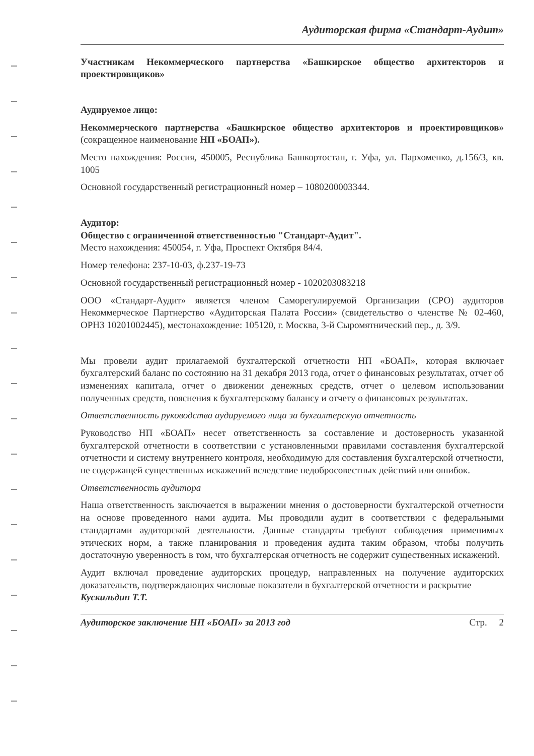Аудиторская фирма «Стандарт-Аудит»
Участникам Некоммерческого партнерства «Башкирское общество архитекторов и проектировщиков»
Аудируемое лицо:
Некоммерческого партнерства «Башкирское общество архитекторов и проектировщиков» (сокращенное наименование НП «БОАП»).
Место нахождения: Россия, 450005, Республика Башкортостан, г. Уфа, ул. Пархоменко, д.156/3, кв. 1005
Основной государственный регистрационный номер – 1080200003344.
Аудитор:
Общество с ограниченной ответственностью "Стандарт-Аудит".
Место нахождения: 450054, г. Уфа, Проспект Октября 84/4.
Номер телефона: 237-10-03, ф.237-19-73
Основной государственный регистрационный номер - 1020203083218
ООО «Стандарт-Аудит» является членом Саморегулируемой Организации (СРО) аудиторов Некоммерческое Партнерство «Аудиторская Палата России» (свидетельство о членстве № 02-460, ОРНЗ 10201002445), местонахождение: 105120, г. Москва, 3-й Сыромятнический пер., д. 3/9.
Мы провели аудит прилагаемой бухгалтерской отчетности НП «БОАП», которая включает бухгалтерский баланс по состоянию на 31 декабря 2013 года, отчет о финансовых результатах, отчет об изменениях капитала, отчет о движении денежных средств, отчет о целевом использовании полученных средств, пояснения к бухгалтерскому балансу и отчету о финансовых результатах.
Ответственность руководства аудируемого лица за бухгалтерскую отчетность
Руководство НП «БОАП» несет ответственность за составление и достоверность указанной бухгалтерской отчетности в соответствии с установленными правилами составления бухгалтерской отчетности и систему внутреннего контроля, необходимую для составления бухгалтерской отчетности, не содержащей существенных искажений вследствие недобросовестных действий или ошибок.
Ответственность аудитора
Наша ответственность заключается в выражении мнения о достоверности бухгалтерской отчетности на основе проведенного нами аудита. Мы проводили аудит в соответствии с федеральными стандартами аудиторской деятельности. Данные стандарты требуют соблюдения применимых этических норм, а также планирования и проведения аудита таким образом, чтобы получить достаточную уверенность в том, что бухгалтерская отчетность не содержит существенных искажений.
Аудит включал проведение аудиторских процедур, направленных на получение аудиторских доказательств, подтверждающих числовые показатели в бухгалтерской отчетности и раскрытие
Кускильдин Т.Т.
Аудиторское заключение НП «БОАП» за 2013 год Стр. 2